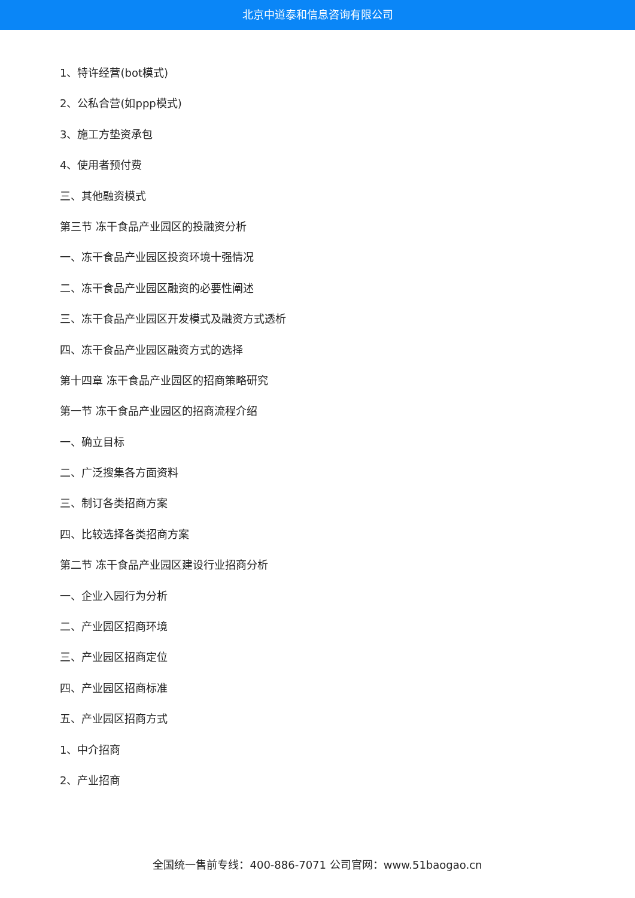北京中道泰和信息咨询有限公司
1、特许经营(bot模式)
2、公私合营(如ppp模式)
3、施工方垫资承包
4、使用者预付费
三、其他融资模式
第三节 冻干食品产业园区的投融资分析
一、冻干食品产业园区投资环境十强情况
二、冻干食品产业园区融资的必要性阐述
三、冻干食品产业园区开发模式及融资方式透析
四、冻干食品产业园区融资方式的选择
第十四章 冻干食品产业园区的招商策略研究
第一节 冻干食品产业园区的招商流程介绍
一、确立目标
二、广泛搜集各方面资料
三、制订各类招商方案
四、比较选择各类招商方案
第二节 冻干食品产业园区建设行业招商分析
一、企业入园行为分析
二、产业园区招商环境
三、产业园区招商定位
四、产业园区招商标准
五、产业园区招商方式
1、中介招商
2、产业招商
全国统一售前专线：400-886-7071 公司官网：www.51baogao.cn